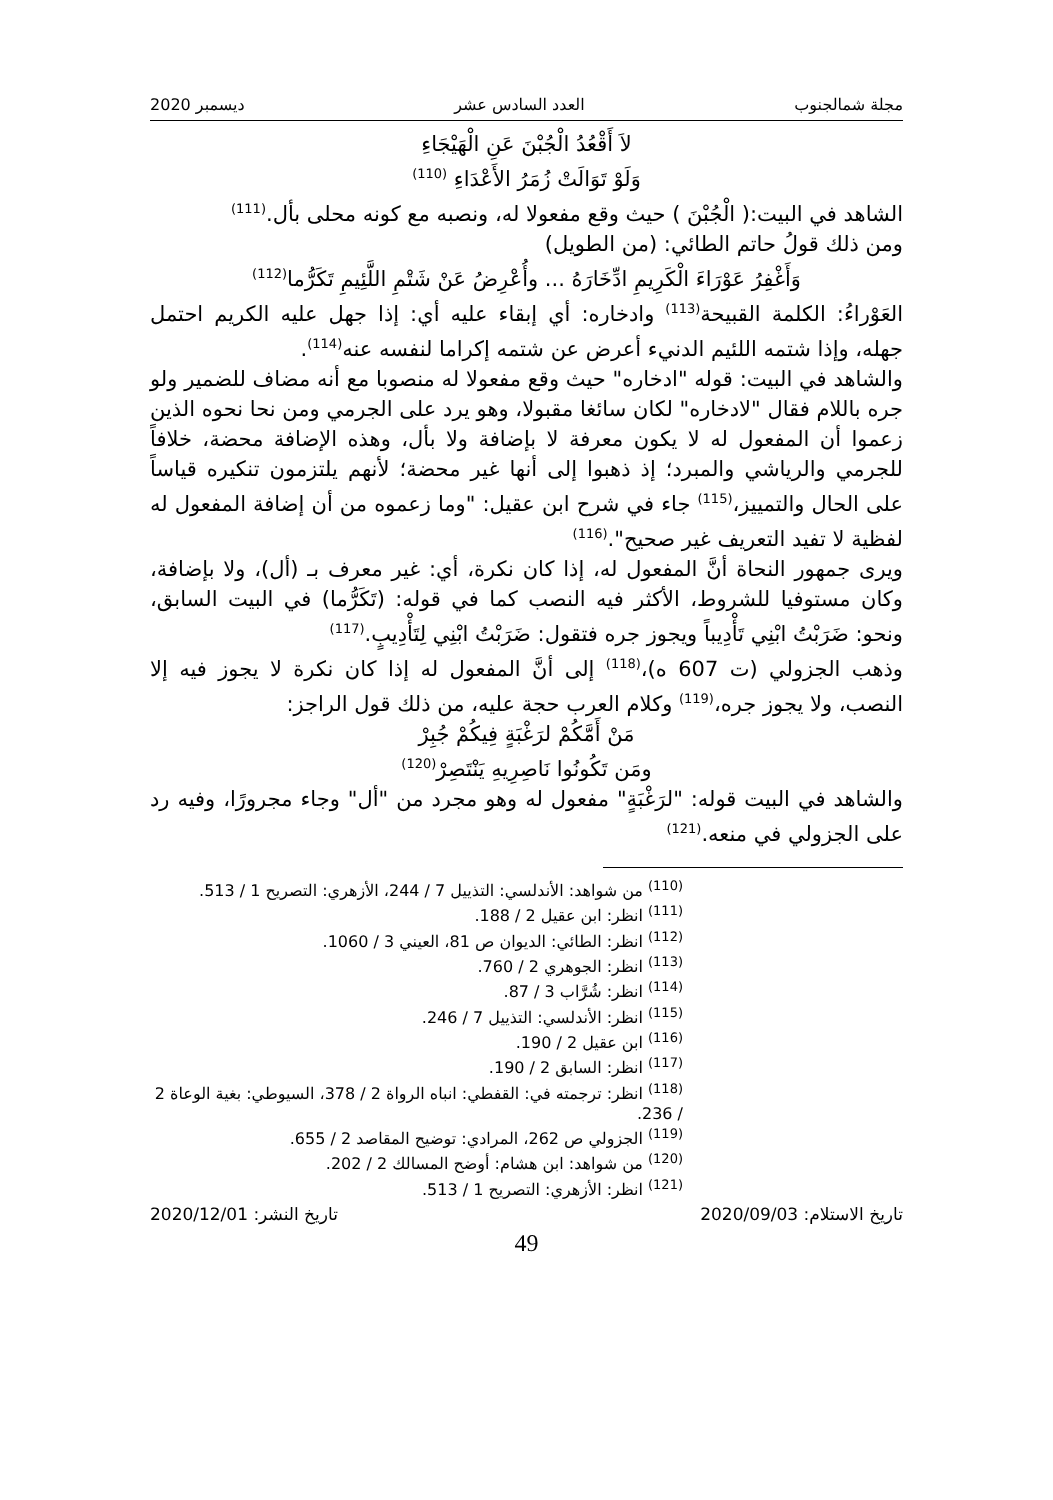مجلة شمالجنوب العدد السادس عشر ديسمبر 2020
لاَ أَقْعُدُ الْجُبْنَ عَنِ الْهَيْجَاءِ
وَلَوْ تَوَالَتْ زُمَرُ الأَعْدَاءِ <sup>(110)</sup>
الشاهد في البيت:( الْجُبْنَ ) حيث وقع مفعولا له، ونصبه مع كونه محلى بأل.<sup>(111)</sup>
ومن ذلك قولُ حاتم الطائي: (من الطويل)
وَأَغْفِرُ عَوْرَاءَ الْكَرِيمِ ادِّخَارَهُ ... وأُعْرِضُ عَنْ شَتْمِ اللَّئِيمِ تَكَرُّما<sup>(112)</sup>
العَوْراءُ: الكلمة القبيحة<sup>(113)</sup> وادخاره: أي إبقاء عليه أي: إذا جهل عليه الكريم احتمل جهله، وإذا شتمه اللئيم الدنيء أعرض عن شتمه إكراما لنفسه عنه<sup>(114)</sup>.
والشاهد في البيت: قوله "ادخاره" حيث وقع مفعولا له منصوبا مع أنه مضاف للضمير ولو جره باللام فقال "لادخاره" لكان سائغا مقبولا، وهو يرد على الجرمي ومن نحا نحوه الذين زعموا أن المفعول له لا يكون معرفة لا بإضافة ولا بأل، وهذه الإضافة محضة، خلافاً للجرمي والرياشي والمبرد؛ إذ ذهبوا إلى أنها غير محضة؛ لأنهم يلتزمون تنكيره قياساً على الحال والتمييز،<sup>(115)</sup> جاء في شرح ابن عقيل: "وما زعموه من أن إضافة المفعول له لفظية لا تفيد التعريف غير صحيح".<sup>(116)</sup>
ويرى جمهور النحاة أنَّ المفعول له، إذا كان نكرة، أي: غير معرف بـ (أل)، ولا بإضافة، وكان مستوفيا للشروط، الأكثر فيه النصب كما في قوله: (تَكَرُّما) في البيت السابق، ونحو: ضَرَبْتُ ابْنِي تَأْدِيباً ويجوز جره فتقول: ضَرَبْتُ ابْنِي لِتَأْدِيبٍ.<sup>(117)</sup>
وذهب الجزولي (ت 607 ه)،<sup>(118)</sup> إلى أنَّ المفعول له إذا كان نكرة لا يجوز فيه إلا النصب، ولا يجوز جره،<sup>(119)</sup> وكلام العرب حجة عليه، من ذلك قول الراجز:
مَنْ أَمَّكُمْ لرَغْبَةٍ فِيكُمْ جُبِرْ
ومَن تَكُونُوا نَاصِرِيهِ يَنْتَصِرْ<sup>(120)</sup>
والشاهد في البيت قوله: "لرَغْبَةٍ" مفعول له وهو مجرد من "أل" وجاء مجرورًا، وفيه رد على الجزولي في منعه.<sup>(121)</sup>
<sup>(110)</sup> من شواهد: الأندلسي: التذييل 7 / 244، الأزهري: التصريح 1 / 513.
<sup>(111)</sup> انظر: ابن عقيل 2 / 188.
<sup>(112)</sup> انظر: الطائي: الديوان ص 81، العيني 3 / 1060.
<sup>(113)</sup> انظر: الجوهري 2 / 760.
<sup>(114)</sup> انظر: شُرَّاب 3 / 87.
<sup>(115)</sup> انظر: الأندلسي: التذييل 7 / 246.
<sup>(116)</sup> ابن عقيل 2 / 190.
<sup>(117)</sup> انظر: السابق 2 / 190.
<sup>(118)</sup> انظر: ترجمته في: القفطي: انباه الرواة 2 / 378، السيوطي: بغية الوعاة 2 / 236.
<sup>(119)</sup> الجزولي ص 262، المرادي: توضيح المقاصد 2 / 655.
<sup>(120)</sup> من شواهد: ابن هشام: أوضح المسالك 2 / 202.
<sup>(121)</sup> انظر: الأزهري: التصريح 1 / 513.
تاريخ الاستلام: 2020/09/03 تاريخ النشر: 2020/12/01
49